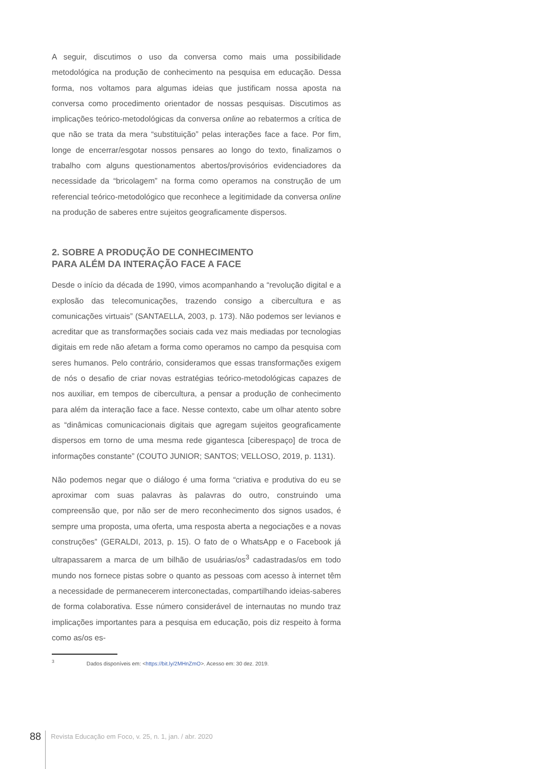A seguir, discutimos o uso da conversa como mais uma possibilidade metodológica na produção de conhecimento na pesquisa em educação. Dessa forma, nos voltamos para algumas ideias que justificam nossa aposta na conversa como procedimento orientador de nossas pesquisas. Discutimos as implicações teórico-metodológicas da conversa online ao rebatermos a crítica de que não se trata da mera “substituição” pelas interações face a face. Por fim, longe de encerrar/esgotar nossos pensares ao longo do texto, finalizamos o trabalho com alguns questionamentos abertos/provisórios evidenciadores da necessidade da “bricolagem” na forma como operamos na construção de um referencial teórico-metodológico que reconhece a legitimidade da conversa online na produção de saberes entre sujeitos geograficamente dispersos.
2. SOBRE A PRODUÇÃO DE CONHECIMENTO
PARA ALÉM DA INTERAÇÃO FACE A FACE
Desde o início da década de 1990, vimos acompanhando a “revolução digital e a explosão das telecomunicações, trazendo consigo a cibercultura e as comunicações virtuais” (SANTAELLA, 2003, p. 173). Não podemos ser levianos e acreditar que as transformações sociais cada vez mais mediadas por tecnologias digitais em rede não afetam a forma como operamos no campo da pesquisa com seres humanos. Pelo contrário, consideramos que essas transformações exigem de nós o desafio de criar novas estratégias teórico-metodológicas capazes de nos auxiliar, em tempos de cibercultura, a pensar a produção de conhecimento para além da interação face a face. Nesse contexto, cabe um olhar atento sobre as “dinâmicas comunicacionais digitais que agregam sujeitos geograficamente dispersos em torno de uma mesma rede gigantesca [ciberespaço] de troca de informações constante” (COUTO JUNIOR; SANTOS; VELLOSO, 2019, p. 1131).
Não podemos negar que o diálogo é uma forma “criativa e produtiva do eu se aproximar com suas palavras às palavras do outro, construindo uma compreensão que, por não ser de mero reconhecimento dos signos usados, é sempre uma proposta, uma oferta, uma resposta aberta a negociações e a novas construções” (GERALDI, 2013, p. 15). O fato de o WhatsApp e o Facebook já ultrapassarem a marca de um bilhão de usuárias/os<sup>3</sup> cadastradas/os em todo mundo nos fornece pistas sobre o quanto as pessoas com acesso à internet têm a necessidade de permanecerem interconectadas, compartilhando ideias-saberes de forma colaborativa. Esse número considerável de internautas no mundo traz implicações importantes para a pesquisa em educação, pois diz respeito à forma como as/os es-
<sup>3</sup> Dados disponíveis em: <https://bit.ly/2MHnZmO>. Acesso em: 30 dez. 2019.
88
Revista Educação em Foco, v. 25, n. 1, jan. / abr. 2020